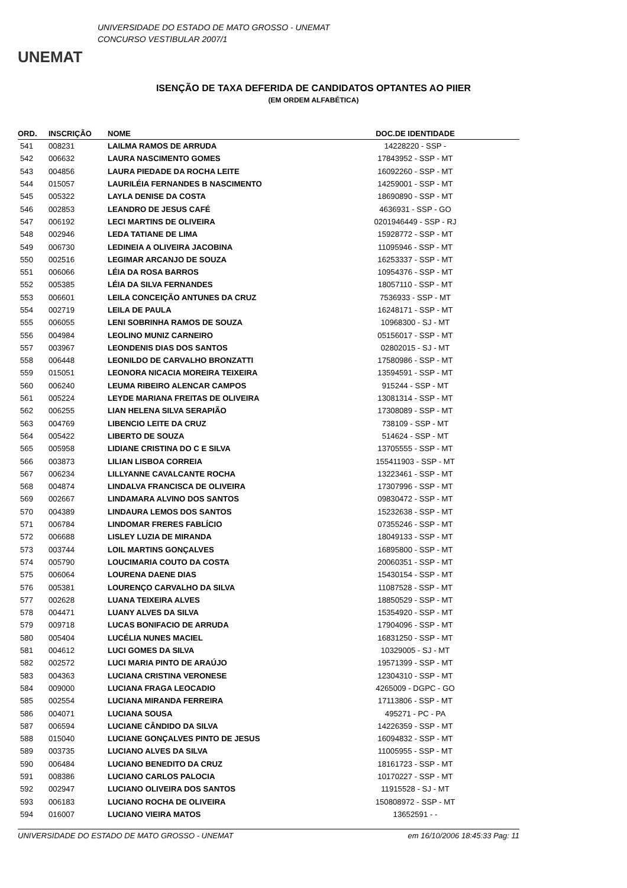UNEMAT
UNIVERSIDADE DO ESTADO DE MATO GROSSO - UNEMAT
CONCURSO VESTIBULAR 2007/1
ISENÇÃO DE TAXA DEFERIDA DE CANDIDATOS OPTANTES AO PIIER
(EM ORDEM ALFABÉTICA)
| ORD. | INSCRIÇÃO | NOME | DOC.DE IDENTIDADE | |
| --- | --- | --- | --- | --- |
| 541 | 008231 | LAILMA RAMOS DE ARRUDA | 14228220 - SSP - | |
| 542 | 006632 | LAURA NASCIMENTO GOMES | 17843952 - SSP - MT | |
| 543 | 004856 | LAURA PIEDADE DA ROCHA LEITE | 16092260 - SSP - MT | |
| 544 | 015057 | LAURILÉIA FERNANDES B NASCIMENTO | 14259001 - SSP - MT | |
| 545 | 005322 | LAYLA DENISE DA COSTA | 18690890 - SSP - MT | |
| 546 | 002853 | LEANDRO DE JESUS CAFÉ | 4636931 - SSP - GO | |
| 547 | 006192 | LECI MARTINS DE OLIVEIRA | 0201946449 - SSP - RJ | |
| 548 | 002946 | LEDA TATIANE DE LIMA | 15928772 - SSP - MT | |
| 549 | 006730 | LEDINEIA A OLIVEIRA JACOBINA | 11095946 - SSP - MT | |
| 550 | 002516 | LEGIMAR ARCANJO DE SOUZA | 16253337 - SSP - MT | |
| 551 | 006066 | LÉIA DA ROSA BARROS | 10954376 - SSP - MT | |
| 552 | 005385 | LÉIA DA SILVA FERNANDES | 18057110 - SSP - MT | |
| 553 | 006601 | LEILA CONCEIÇÃO ANTUNES DA CRUZ | 7536933 - SSP - MT | |
| 554 | 002719 | LEILA DE PAULA | 16248171 - SSP - MT | |
| 555 | 006055 | LENI SOBRINHA RAMOS DE SOUZA | 10968300 - SJ - MT | |
| 556 | 004984 | LEOLINO MUNIZ CARNEIRO | 05156017 - SSP - MT | |
| 557 | 003967 | LEONDENIS DIAS DOS SANTOS | 02802015 - SJ - MT | |
| 558 | 006448 | LEONILDO DE CARVALHO BRONZATTI | 17580986 - SSP - MT | |
| 559 | 015051 | LEONORA NICACIA MOREIRA TEIXEIRA | 13594591 - SSP - MT | |
| 560 | 006240 | LEUMA RIBEIRO ALENCAR CAMPOS | 915244 - SSP - MT | |
| 561 | 005224 | LEYDE MARIANA FREITAS DE OLIVEIRA | 13081314 - SSP - MT | |
| 562 | 006255 | LIAN HELENA SILVA SERAPIÃO | 17308089 - SSP - MT | |
| 563 | 004769 | LIBENCIO LEITE DA CRUZ | 738109 - SSP - MT | |
| 564 | 005422 | LIBERTO DE SOUZA | 514624 - SSP - MT | |
| 565 | 005958 | LIDIANE CRISTINA DO C E SILVA | 13705555 - SSP - MT | |
| 566 | 003873 | LILIAN LISBOA CORREIA | 155411903 - SSP - MT | |
| 567 | 006234 | LILLYANNE CAVALCANTE ROCHA | 13223461 - SSP - MT | |
| 568 | 004874 | LINDALVA FRANCISCA DE OLIVEIRA | 17307996 - SSP - MT | |
| 569 | 002667 | LINDAMARA ALVINO DOS SANTOS | 09830472 - SSP - MT | |
| 570 | 004389 | LINDAURA LEMOS DOS SANTOS | 15232638 - SSP - MT | |
| 571 | 006784 | LINDOMAR FRERES FABLÍCIO | 07355246 - SSP - MT | |
| 572 | 006688 | LISLEY LUZIA DE MIRANDA | 18049133 - SSP - MT | |
| 573 | 003744 | LOIL MARTINS GONÇALVES | 16895800 - SSP - MT | |
| 574 | 005790 | LOUCIMARIA COUTO DA COSTA | 20060351 - SSP - MT | |
| 575 | 006064 | LOURENA DAENE DIAS | 15430154 - SSP - MT | |
| 576 | 005381 | LOURENÇO CARVALHO DA SILVA | 11087528 - SSP - MT | |
| 577 | 002628 | LUANA TEIXEIRA ALVES | 18850529 - SSP - MT | |
| 578 | 004471 | LUANY ALVES DA SILVA | 15354920 - SSP - MT | |
| 579 | 009718 | LUCAS BONIFACIO DE ARRUDA | 17904096 - SSP - MT | |
| 580 | 005404 | LUCÉLIA NUNES MACIEL | 16831250 - SSP - MT | |
| 581 | 004612 | LUCI GOMES DA SILVA | 10329005 - SJ - MT | |
| 582 | 002572 | LUCI MARIA PINTO DE ARAÚJO | 19571399 - SSP - MT | |
| 583 | 004363 | LUCIANA CRISTINA VERONESE | 12304310 - SSP - MT | |
| 584 | 009000 | LUCIANA FRAGA LEOCADIO | 4265009 - DGPC - GO | |
| 585 | 002554 | LUCIANA MIRANDA FERREIRA | 17113806 - SSP - MT | |
| 586 | 004071 | LUCIANA SOUSA | 495271 - PC - PA | |
| 587 | 006594 | LUCIANE CÂNDIDO DA SILVA | 14226359 - SSP - MT | |
| 588 | 015040 | LUCIANE GONÇALVES PINTO DE JESUS | 16094832 - SSP - MT | |
| 589 | 003735 | LUCIANO ALVES DA SILVA | 11005955 - SSP - MT | |
| 590 | 006484 | LUCIANO BENEDITO DA CRUZ | 18161723 - SSP - MT | |
| 591 | 008386 | LUCIANO CARLOS PALOCIA | 10170227 - SSP - MT | |
| 592 | 002947 | LUCIANO OLIVEIRA DOS SANTOS | 11915528 - SJ - MT | |
| 593 | 006183 | LUCIANO ROCHA DE OLIVEIRA | 150808972 - SSP - MT | |
| 594 | 016007 | LUCIANO VIEIRA MATOS | 13652591 - - | |
UNIVERSIDADE DO ESTADO DE MATO GROSSO - UNEMAT em 16/10/2006 18:45:33 Pag: 11